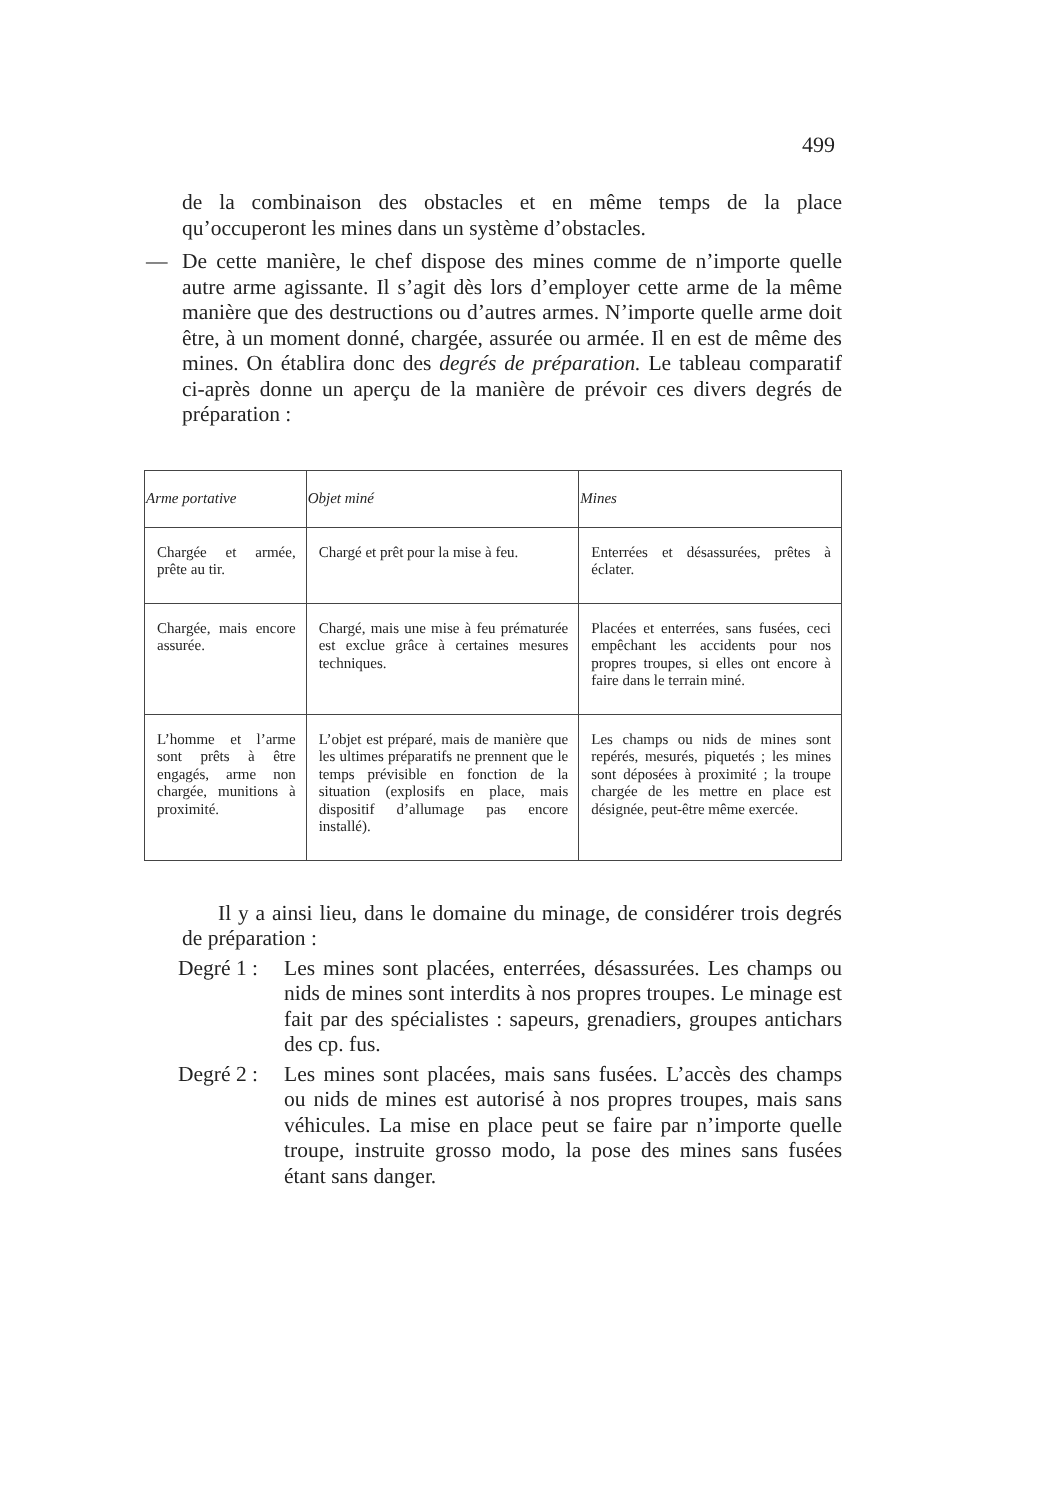499
de la combinaison des obstacles et en même temps de la place qu’occuperont les mines dans un système d’obstacles.
— De cette manière, le chef dispose des mines comme de n’importe quelle autre arme agissante. Il s’agit dès lors d’employer cette arme de la même manière que des destructions ou d’autres armes. N’importe quelle arme doit être, à un moment donné, chargée, assurée ou armée. Il en est de même des mines. On établira donc des degrés de préparation. Le tableau comparatif ci-après donne un aperçu de la manière de prévoir ces divers degrés de préparation :
| Arme portative | Objet miné | Mines |
| --- | --- | --- |
| Chargée et armée, prête au tir. | Chargé et prêt pour la mise à feu. | Enterrées et désassurées, prêtes à éclater. |
| Chargée, mais encore assurée. | Chargé, mais une mise à feu prématurée est exclue grâce à certaines mesures techniques. | Placées et enterrées, sans fusées, ceci empêchant les accidents pour nos propres troupes, si elles ont encore à faire dans le terrain miné. |
| L’homme et l’arme sont prêts à être engagés, arme non chargée, munitions à proximité. | L’objet est préparé, mais de manière que les ultimes préparatifs ne prennent que le temps prévisible en fonction de la situation (explosifs en place, mais dispositif d’allumage pas encore installé). | Les champs ou nids de mines sont repérés, mesurés, piquetés ; les mines sont déposées à proximité ; la troupe chargée de les mettre en place est désignée, peut-être même exercée. |
Il y a ainsi lieu, dans le domaine du minage, de considérer trois degrés de préparation :
Degré 1 :
Les mines sont placées, enterrées, désassurées. Les champs ou nids de mines sont interdits à nos propres troupes. Le minage est fait par des spécialistes : sapeurs, grenadiers, groupes antichars des cp. fus.
Degré 2 :
Les mines sont placées, mais sans fusées. L’accès des champs ou nids de mines est autorisé à nos propres troupes, mais sans véhicules. La mise en place peut se faire par n’importe quelle troupe, instruite grosso modo, la pose des mines sans fusées étant sans danger.